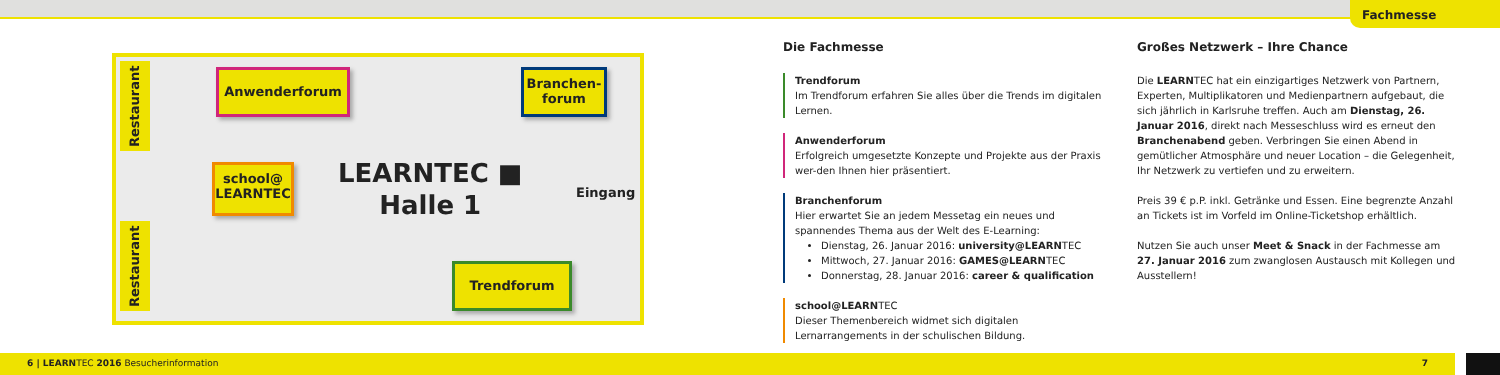Fachmesse
Restaurant
Restaurant
Anwenderforum
Branchen-
forum
school@
LEARNTEC
LEARNTEC ■
Halle 1
Eingang
Trendforum
Die Fachmesse
Trendforum
Im Trendforum erfahren Sie alles über die Trends im digitalen Lernen.
Anwenderforum
Erfolgreich umgesetzte Konzepte und Projekte aus der Praxis wer-den Ihnen hier präsentiert.
Branchenforum
Hier erwartet Sie an jedem Messetag ein neues und spannendes Thema aus der Welt des E-Learning:
Dienstag, 26. Januar 2016: university@LEARNTEC
Mittwoch, 27. Januar 2016: GAMES@LEARNTEC
Donnerstag, 28. Januar 2016: career & qualification
school@LEARNTEC
Dieser Themenbereich widmet sich digitalen Lernarrangements in der schulischen Bildung.
Großes Netzwerk – Ihre Chance
Die LEARNTEC hat ein einzigartiges Netzwerk von Partnern, Experten, Multiplikatoren und Medienpartnern aufgebaut, die sich jährlich in Karlsruhe treffen. Auch am Dienstag, 26. Januar 2016, direkt nach Messeschluss wird es erneut den Branchenabend geben. Verbringen Sie einen Abend in gemütlicher Atmosphäre und neuer Location – die Gelegenheit, Ihr Netzwerk zu vertiefen und zu erweitern.
Preis 39 € p.P. inkl. Getränke und Essen. Eine begrenzte Anzahl an Tickets ist im Vorfeld im Online-Ticketshop erhältlich.
Nutzen Sie auch unser Meet & Snack in der Fachmesse am 27. Januar 2016 zum zwanglosen Austausch mit Kollegen und Ausstellern!
6 | LEARNTEC 2016 Besucherinformation 7